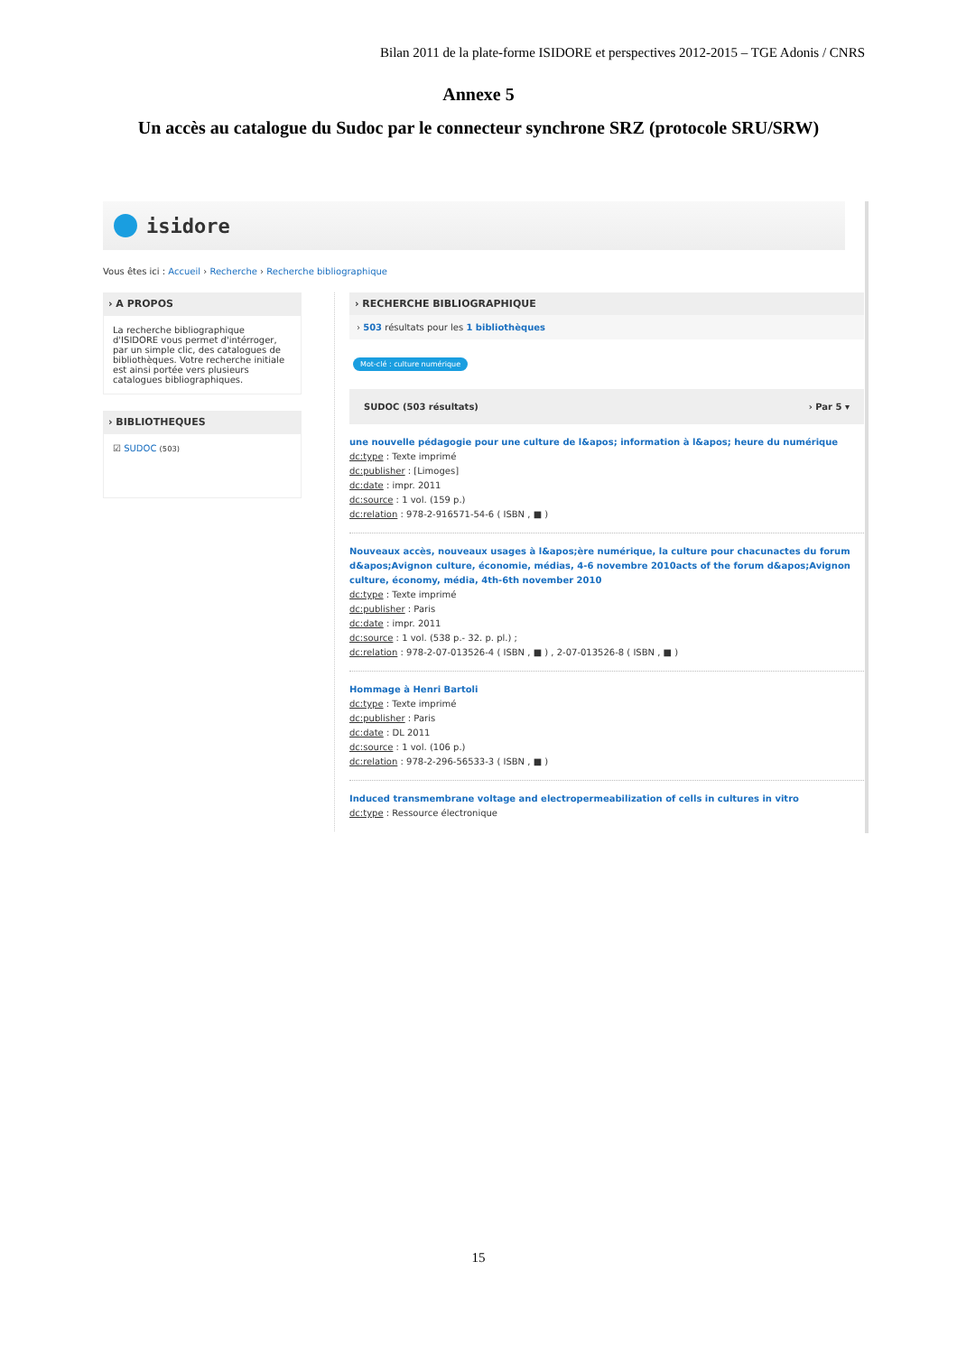Bilan 2011 de la plate-forme ISIDORE et perspectives 2012-2015 – TGE Adonis / CNRS
Annexe 5
Un accès au catalogue du Sudoc par le connecteur synchrone SRZ (protocole SRU/SRW)
isidore
Vous êtes ici : Accueil › Recherche › Recherche bibliographique
› A PROPOS
La recherche bibliographique d'ISIDORE vous permet d'intérroger, par un simple clic, des catalogues de bibliothèques. Votre recherche initiale est ainsi portée vers plusieurs catalogues bibliographiques.
› BIBLIOTHEQUES
☑ SUDOC (503)
› RECHERCHE BIBLIOGRAPHIQUE
› 503 résultats pour les 1 bibliothèques
Mot-clé : culture numérique
SUDOC (503 résultats) › Par 5 ▾
une nouvelle pédagogie pour une culture de l&apos; information à l&apos; heure du numérique
dc:type : Texte imprimé
dc:publisher : [Limoges]
dc:date : impr. 2011
dc:source : 1 vol. (159 p.)
dc:relation : 978-2-916571-54-6 ( ISBN , ■ )
Nouveaux accès, nouveaux usages à l&apos;ère numérique, la culture pour chacunactes du forum d&apos;Avignon culture, économie, médias, 4-6 novembre 2010acts of the forum d&apos;Avignon culture, économy, média, 4th-6th november 2010
dc:type : Texte imprimé
dc:publisher : Paris
dc:date : impr. 2011
dc:source : 1 vol. (538 p.- 32. p. pl.) ;
dc:relation : 978-2-07-013526-4 ( ISBN , ■ ) , 2-07-013526-8 ( ISBN , ■ )
Hommage à Henri Bartoli
dc:type : Texte imprimé
dc:publisher : Paris
dc:date : DL 2011
dc:source : 1 vol. (106 p.)
dc:relation : 978-2-296-56533-3 ( ISBN , ■ )
Induced transmembrane voltage and electropermeabilization of cells in cultures in vitro
dc:type : Ressource électronique
15